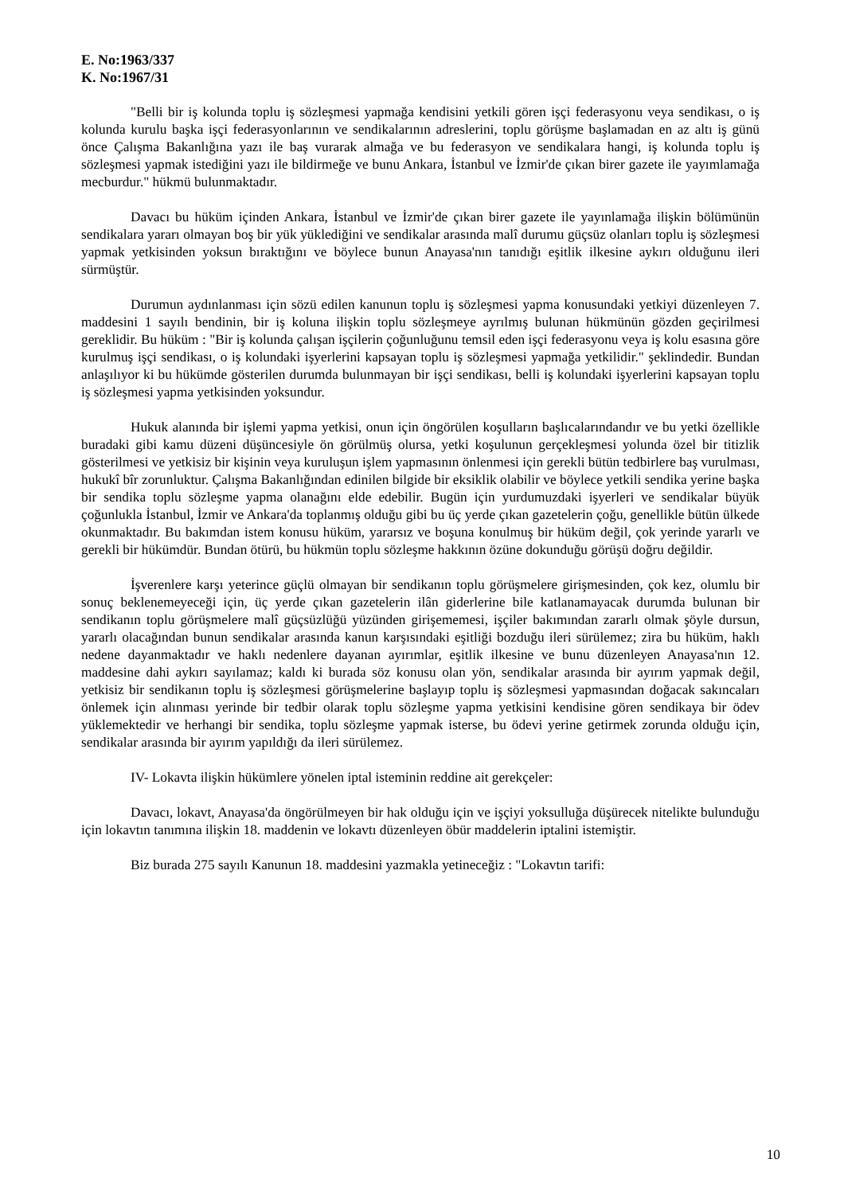E. No:1963/337
K. No:1967/31
"Belli bir iş kolunda toplu iş sözleşmesi yapmağa kendisini yetkili gören işçi federasyonu veya sendikası, o iş kolunda kurulu başka işçi federasyonlarının ve sendikalarının adreslerini, toplu görüşme başlamadan en az altı iş günü önce Çalışma Bakanlığına yazı ile baş vurarak almağa ve bu federasyon ve sendikalara hangi, iş kolunda toplu iş sözleşmesi yapmak istediğini yazı ile bildirmeğe ve bunu Ankara, İstanbul ve İzmir'de çıkan birer gazete ile yayımlamağa mecburdur." hükmü bulunmaktadır.
Davacı bu hüküm içinden Ankara, İstanbul ve İzmir'de çıkan birer gazete ile yayınlamağa ilişkin bölümünün sendikalara yararı olmayan boş bir yük yüklediğini ve sendikalar arasında malî durumu güçsüz olanları toplu iş sözleşmesi yapmak yetkisinden yoksun bıraktığını ve böylece bunun Anayasa'nın tanıdığı eşitlik ilkesine aykırı olduğunu ileri sürmüştür.
Durumun aydınlanması için sözü edilen kanunun toplu iş sözleşmesi yapma konusundaki yetkiyi düzenleyen 7. maddesini 1 sayılı bendinin, bir iş koluna ilişkin toplu sözleşmeye ayrılmış bulunan hükmünün gözden geçirilmesi gereklidir. Bu hüküm : "Bir iş kolunda çalışan işçilerin çoğunluğunu temsil eden işçi federasyonu veya iş kolu esasına göre kurulmuş işçi sendikası, o iş kolundaki işyerlerini kapsayan toplu iş sözleşmesi yapmağa yetkilidir." şeklindedir. Bundan anlaşılıyor ki bu hükümde gösterilen durumda bulunmayan bir işçi sendikası, belli iş kolundaki işyerlerini kapsayan toplu iş sözleşmesi yapma yetkisinden yoksundur.
Hukuk alanında bir işlemi yapma yetkisi, onun için öngörülen koşulların başlıcalarındandır ve bu yetki özellikle buradaki gibi kamu düzeni düşüncesiyle ön görülmüş olursa, yetki koşulunun gerçekleşmesi yolunda özel bir titizlik gösterilmesi ve yetkisiz bir kişinin veya kuruluşun işlem yapmasının önlenmesi için gerekli bütün tedbirlere baş vurulması, hukukî bîr zorunluktur. Çalışma Bakanlığından edinilen bilgide bir eksiklik olabilir ve böylece yetkili sendika yerine başka bir sendika toplu sözleşme yapma olanağını elde edebilir. Bugün için yurdumuzdaki işyerleri ve sendikalar büyük çoğunlukla İstanbul, İzmir ve Ankara'da toplanmış olduğu gibi bu üç yerde çıkan gazetelerin çoğu, genellikle bütün ülkede okunmaktadır. Bu bakımdan istem konusu hüküm, yararsız ve boşuna konulmuş bir hüküm değil, çok yerinde yararlı ve gerekli bir hükümdür. Bundan ötürü, bu hükmün toplu sözleşme hakkının özüne dokunduğu görüşü doğru değildir.
İşverenlere karşı yeterince güçlü olmayan bir sendikanın toplu görüşmelere girişmesinden, çok kez, olumlu bir sonuç beklenemeyeceği için, üç yerde çıkan gazetelerin ilân giderlerine bile katlanamayacak durumda bulunan bir sendikanın toplu görüşmelere malî güçsüzlüğü yüzünden girişememesi, işçiler bakımından zararlı olmak şöyle dursun, yararlı olacağından bunun sendikalar arasında kanun karşısındaki eşitliği bozduğu ileri sürülemez; zira bu hüküm, haklı nedene dayanmaktadır ve haklı nedenlere dayanan ayırımlar, eşitlik ilkesine ve bunu düzenleyen Anayasa'nın 12. maddesine dahi aykırı sayılamaz; kaldı ki burada söz konusu olan yön, sendikalar arasında bir ayırım yapmak değil, yetkisiz bir sendikanın toplu iş sözleşmesi görüşmelerine başlayıp toplu iş sözleşmesi yapmasından doğacak sakıncaları önlemek için alınması yerinde bir tedbir olarak toplu sözleşme yapma yetkisini kendisine gören sendikaya bir ödev yüklemektedir ve herhangi bir sendika, toplu sözleşme yapmak isterse, bu ödevi yerine getirmek zorunda olduğu için, sendikalar arasında bir ayırım yapıldığı da ileri sürülemez.
IV- Lokavta ilişkin hükümlere yönelen iptal isteminin reddine ait gerekçeler:
Davacı, lokavt, Anayasa'da öngörülmeyen bir hak olduğu için ve işçiyi yoksulluğa düşürecek nitelikte bulunduğu için lokavtın tanımına ilişkin 18. maddenin ve lokavtı düzenleyen öbür maddelerin iptalini istemiştir.
Biz burada 275 sayılı Kanunun 18. maddesini yazmakla yetineceğiz : "Lokavtın tarifi:
10